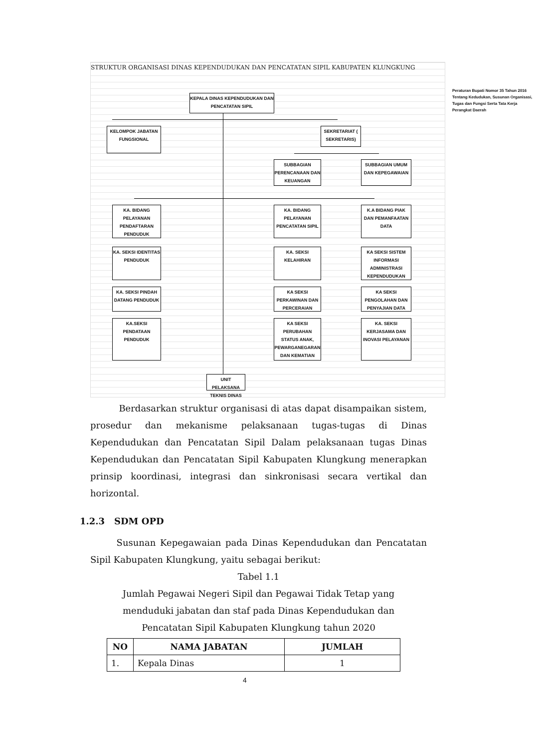STRUKTUR ORGANISASI DINAS KEPENDUDUKAN DAN PENCATATAN SIPIL KABUPATEN KLUNGKUNG
Peraturan Bupati Nomor 35 Tahun 2016 Tentang Kedudukan, Susunan Organisasi, Tugas dan Fungsi Serta Tata Kerja Perangkat Daerah
KEPALA DINAS KEPENDUDUKAN DAN PENCATATAN SIPIL
KELOMPOK JABATAN FUNGSIONAL
SEKRETARIAT ( SEKRETARIS)
SUBBAGIAN PERENCANAAN DAN KEUANGAN
SUBBAGIAN UMUM DAN KEPEGAWAIAN
KA. BIDANG PELAYANAN PENDAFTARAN PENDUDUK
KA. BIDANG PELAYANAN PENCATATAN SIPIL
K.A BIDANG PIAK DAN PEMANFAATAN DATA
KA. SEKSI IDENTITAS PENDUDUK
KA. SEKSI KELAHIRAN
KA SEKSI SISTEM INFORMASI ADMINISTRASI KEPENDUDUKAN
KA. SEKSI PINDAH DATANG PENDUDUK
KA SEKSI PERKAWINAN DAN PERCERAIAN
KA SEKSI PENGOLAHAN DAN PENYAJIAN DATA
KA.SEKSI PENDATAAN PENDUDUK
KA SEKSI PERUBAHAN STATUS ANAK, PEWARGANEGARAN DAN KEMATIAN
KA. SEKSI KERJASAMA DAN INOVASI PELAYANAN
UNIT PELAKSANA TEKNIS DINAS
Berdasarkan struktur organisasi di atas dapat disampaikan sistem, prosedur dan mekanisme pelaksanaan tugas-tugas di Dinas Kependudukan dan Pencatatan Sipil Dalam pelaksanaan tugas Dinas Kependudukan dan Pencatatan Sipil Kabupaten Klungkung menerapkan prinsip koordinasi, integrasi dan sinkronisasi secara vertikal dan horizontal.
1.2.3 SDM OPD
Susunan Kepegawaian pada Dinas Kependudukan dan Pencatatan Sipil Kabupaten Klungkung, yaitu sebagai berikut:
Tabel 1.1
Jumlah Pegawai Negeri Sipil dan Pegawai Tidak Tetap yang
menduduki jabatan dan staf pada Dinas Kependudukan dan
Pencatatan Sipil Kabupaten Klungkung tahun 2020
| NO | NAMA JABATAN | JUMLAH |
| --- | --- | --- |
| 1. | Kepala Dinas | 1 |
4